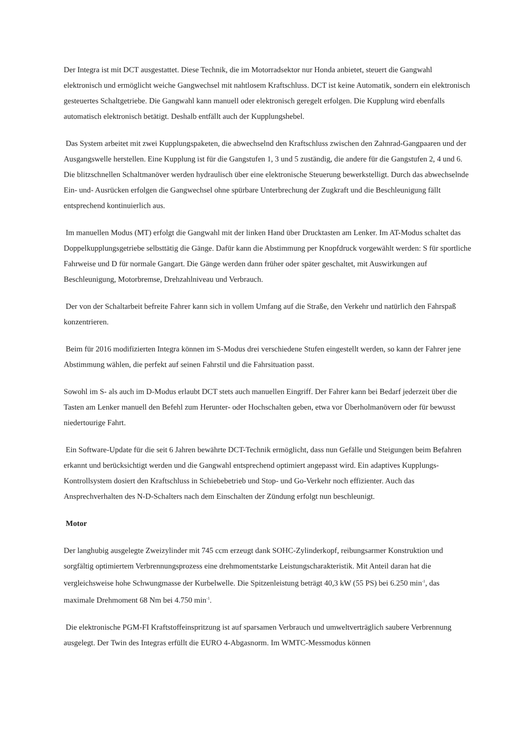Der Integra ist mit DCT ausgestattet. Diese Technik, die im Motorradsektor nur Honda anbietet, steuert die Gangwahl elektronisch und ermöglicht weiche Gangwechsel mit nahtlosem Kraftschluss. DCT ist keine Automatik, sondern ein elektronisch gesteuertes Schaltgetriebe. Die Gangwahl kann manuell oder elektronisch geregelt erfolgen. Die Kupplung wird ebenfalls automatisch elektronisch betätigt. Deshalb entfällt auch der Kupplungshebel.
Das System arbeitet mit zwei Kupplungspaketen, die abwechselnd den Kraftschluss zwischen den Zahnrad-Gangpaaren und der Ausgangswelle herstellen. Eine Kupplung ist für die Gangstufen 1, 3 und 5 zuständig, die andere für die Gangstufen 2, 4 und 6. Die blitzschnellen Schaltmanöver werden hydraulisch über eine elektronische Steuerung bewerkstelligt. Durch das abwechselnde Ein- und- Ausrücken erfolgen die Gangwechsel ohne spürbare Unterbrechung der Zugkraft und die Beschleunigung fällt entsprechend kontinuierlich aus.
Im manuellen Modus (MT) erfolgt die Gangwahl mit der linken Hand über Drucktasten am Lenker. Im AT-Modus schaltet das Doppelkupplungsgetriebe selbsttätig die Gänge. Dafür kann die Abstimmung per Knopfdruck vorgewählt werden: S für sportliche Fahrweise und D für normale Gangart. Die Gänge werden dann früher oder später geschaltet, mit Auswirkungen auf Beschleunigung, Motorbremse, Drehzahlniveau und Verbrauch.
Der von der Schaltarbeit befreite Fahrer kann sich in vollem Umfang auf die Straße, den Verkehr und natürlich den Fahrspaß konzentrieren.
Beim für 2016 modifizierten Integra können im S-Modus drei verschiedene Stufen eingestellt werden, so kann der Fahrer jene Abstimmung wählen, die perfekt auf seinen Fahrstil und die Fahrsituation passt.
Sowohl im S- als auch im D-Modus erlaubt DCT stets auch manuellen Eingriff. Der Fahrer kann bei Bedarf jederzeit über die Tasten am Lenker manuell den Befehl zum Herunter- oder Hochschalten geben, etwa vor Überholmanövern oder für bewusst niedertourige Fahrt.
Ein Software-Update für die seit 6 Jahren bewährte DCT-Technik ermöglicht, dass nun Gefälle und Steigungen beim Befahren erkannt und berücksichtigt werden und die Gangwahl entsprechend optimiert angepasst wird. Ein adaptives Kupplungs-Kontrollsystem dosiert den Kraftschluss in Schiebebetrieb und Stop- und Go-Verkehr noch effizienter. Auch das Ansprechverhalten des N-D-Schalters nach dem Einschalten der Zündung erfolgt nun beschleunigt.
Motor
Der langhubig ausgelegte Zweizylinder mit 745 ccm erzeugt dank SOHC-Zylinderkopf, reibungsarmer Konstruktion und sorgfältig optimiertem Verbrennungsprozess eine drehmomentstarke Leistungscharakteristik. Mit Anteil daran hat die vergleichsweise hohe Schwungmasse der Kurbelwelle. Die Spitzenleistung beträgt 40,3 kW (55 PS) bei 6.250 min<sup>-1</sup>, das maximale Drehmoment 68 Nm bei 4.750 min<sup>-1</sup>.
Die elektronische PGM-FI Kraftstoffeinspritzung ist auf sparsamen Verbrauch und umweltverträglich saubere Verbrennung ausgelegt. Der Twin des Integras erfüllt die EURO 4-Abgasnorm. Im WMTC-Messmodus können